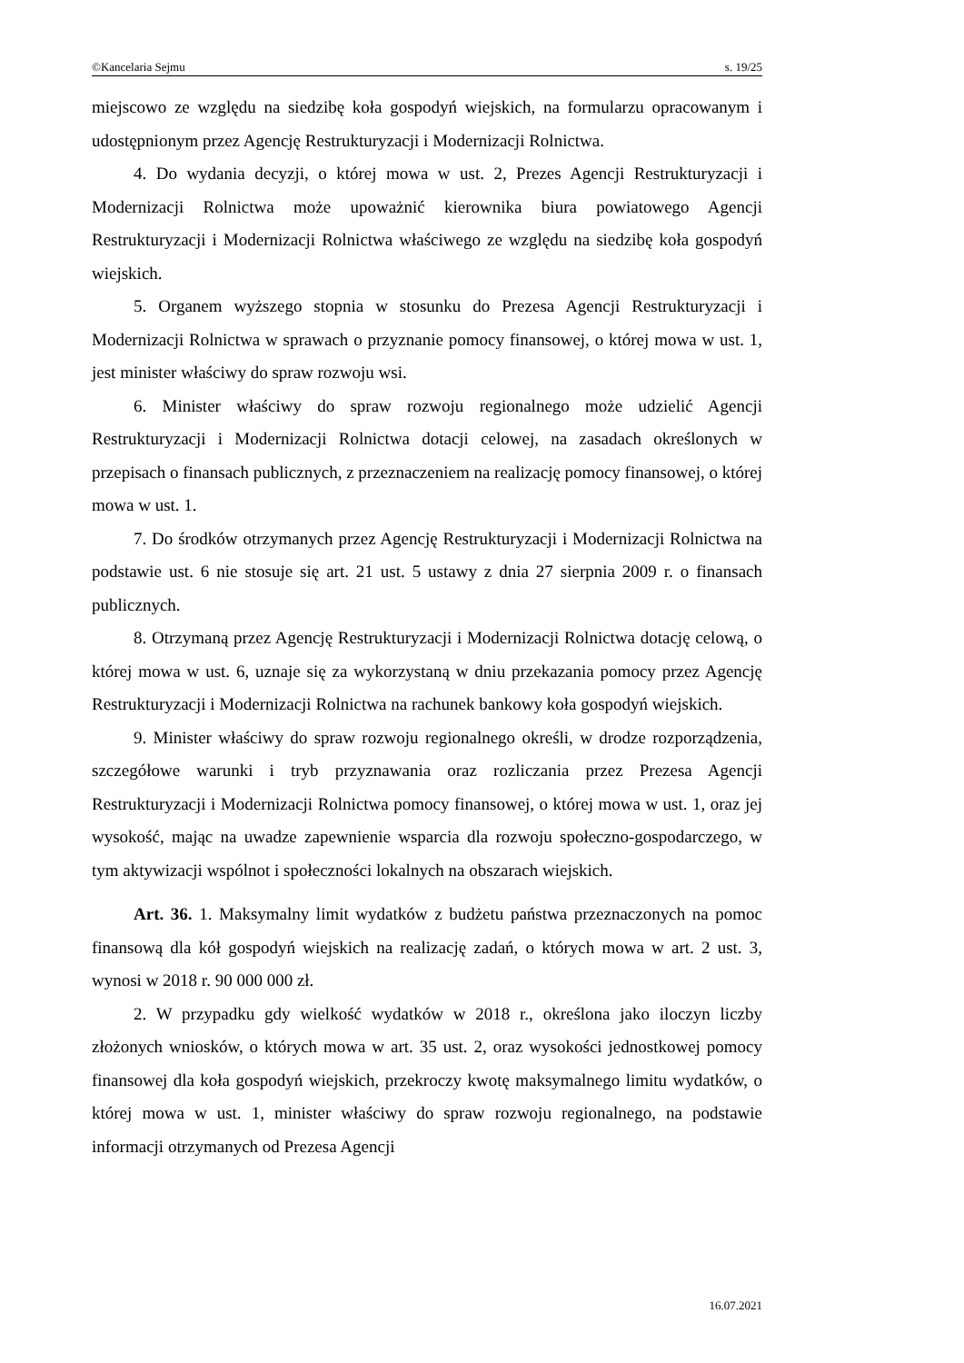©Kancelaria Sejmu s. 19/25
miejscowo ze względu na siedzibę koła gospodyń wiejskich, na formularzu opracowanym i udostępnionym przez Agencję Restrukturyzacji i Modernizacji Rolnictwa.
4. Do wydania decyzji, o której mowa w ust. 2, Prezes Agencji Restrukturyzacji i Modernizacji Rolnictwa może upoważnić kierownika biura powiatowego Agencji Restrukturyzacji i Modernizacji Rolnictwa właściwego ze względu na siedzibę koła gospodyń wiejskich.
5. Organem wyższego stopnia w stosunku do Prezesa Agencji Restrukturyzacji i Modernizacji Rolnictwa w sprawach o przyznanie pomocy finansowej, o której mowa w ust. 1, jest minister właściwy do spraw rozwoju wsi.
6. Minister właściwy do spraw rozwoju regionalnego może udzielić Agencji Restrukturyzacji i Modernizacji Rolnictwa dotacji celowej, na zasadach określonych w przepisach o finansach publicznych, z przeznaczeniem na realizację pomocy finansowej, o której mowa w ust. 1.
7. Do środków otrzymanych przez Agencję Restrukturyzacji i Modernizacji Rolnictwa na podstawie ust. 6 nie stosuje się art. 21 ust. 5 ustawy z dnia 27 sierpnia 2009 r. o finansach publicznych.
8. Otrzymaną przez Agencję Restrukturyzacji i Modernizacji Rolnictwa dotację celową, o której mowa w ust. 6, uznaje się za wykorzystaną w dniu przekazania pomocy przez Agencję Restrukturyzacji i Modernizacji Rolnictwa na rachunek bankowy koła gospodyń wiejskich.
9. Minister właściwy do spraw rozwoju regionalnego określi, w drodze rozporządzenia, szczegółowe warunki i tryb przyznawania oraz rozliczania przez Prezesa Agencji Restrukturyzacji i Modernizacji Rolnictwa pomocy finansowej, o której mowa w ust. 1, oraz jej wysokość, mając na uwadze zapewnienie wsparcia dla rozwoju społeczno-gospodarczego, w tym aktywizacji wspólnot i społeczności lokalnych na obszarach wiejskich.
Art. 36. 1. Maksymalny limit wydatków z budżetu państwa przeznaczonych na pomoc finansową dla kół gospodyń wiejskich na realizację zadań, o których mowa w art. 2 ust. 3, wynosi w 2018 r. 90 000 000 zł.
2. W przypadku gdy wielkość wydatków w 2018 r., określona jako iloczyn liczby złożonych wniosków, o których mowa w art. 35 ust. 2, oraz wysokości jednostkowej pomocy finansowej dla koła gospodyń wiejskich, przekroczy kwotę maksymalnego limitu wydatków, o której mowa w ust. 1, minister właściwy do spraw rozwoju regionalnego, na podstawie informacji otrzymanych od Prezesa Agencji
16.07.2021